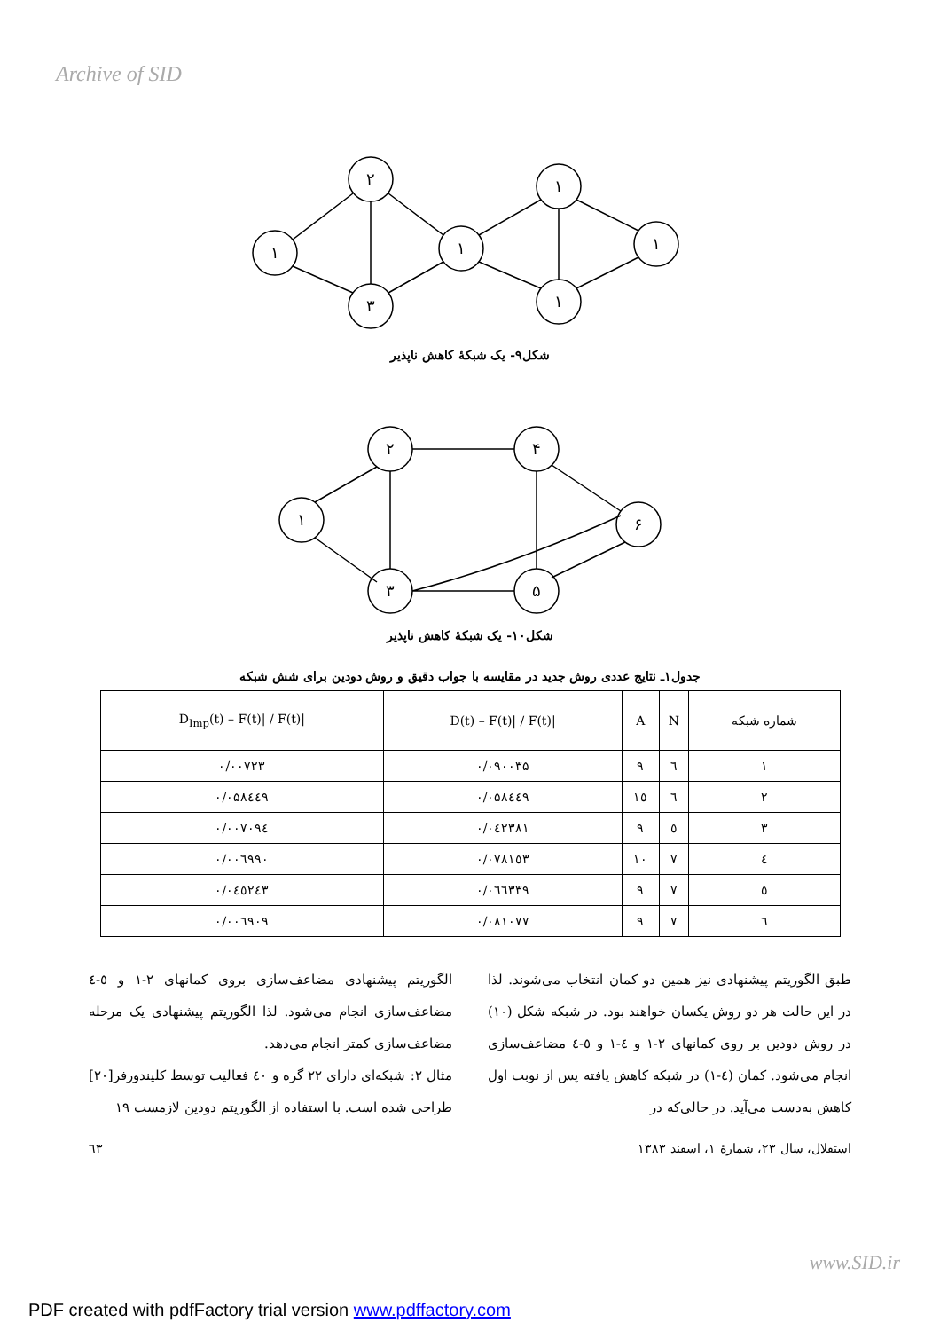Archive of SID
١
٢
٣
١
١
١
١
شکل۹- یک شبکهٔ کاهش ناپذیر
١
٢
۴
۶
٣
۵
شکل۱۰- یک شبکهٔ کاهش ناپذیر
جدول۱ـ نتایج عددی روش جدید در مقایسه با جواب دقیق و روش دودین برای شش شبکه
| شماره شبکه | N | A | /D(t) – F(t)/ / F(t) | /D<sub>Imp</sub>(t) – F(t)/ / F(t) |
| --- | --- | --- | --- | --- |
| ١ | ٦ | ٩ | ۰/۰۹۰۰۳۵ | ۰/۰۰۷۲۳ |
| ٢ | ٦ | ١٥ | ۰/۰۵۸٤٤۹ | ۰/۰۵۸٤٤۹ |
| ٣ | ٥ | ٩ | ۰/۰٤۲۳۸۱ | ۰/۰۰۷۰۹٤ |
| ٤ | ٧ | ١٠ | ۰/۰۷۸۱٥۳ | ۰/۰۰٦۹۹۰ |
| ٥ | ٧ | ٩ | ۰/۰٦٦۳۳۹ | ۰/۰٤٥۲٤۳ |
| ٦ | ٧ | ٩ | ۰/۰۸۱۰۷۷ | ۰/۰۰٦۹۰۹ |
طبق الگوریتم پیشنهادی نیز همین دو کمان انتخاب می‌شوند. لذا در این حالت هر دو روش یکسان خواهند بود. در شبکه شکل (۱۰) در روش دودین بر روی کمانهای ۲-۱ و ٤-۱ و ٥-٤ مضاعف‌سازی انجام می‌شود. کمان (٤-۱) در شبکه کاهش یافته پس از نوبت اول کاهش به‌دست می‌آید. در حالی‌که در
الگوریتم پیشنهادی مضاعف‌سازی بروی کمانهای ۲-۱ و ٥-٤ مضاعف‌سازی انجام می‌شود. لذا الگوریتم پیشنهادی یک مرحله مضاعف‌سازی کمتر انجام می‌دهد.
مثال ۲: شبکه‌ای دارای ۲۲ گره و ٤۰ فعالیت توسط کلیندورفر[۲۰] طراحی شده است. با استفاده از الگوریتم دودین لازمست ۱۹
استقلال، سال ۲۳، شمارهٔ ۱، اسفند ۱۳۸۳ ٦۳
www.SID.ir
PDF created with pdfFactory trial version www.pdffactory.com